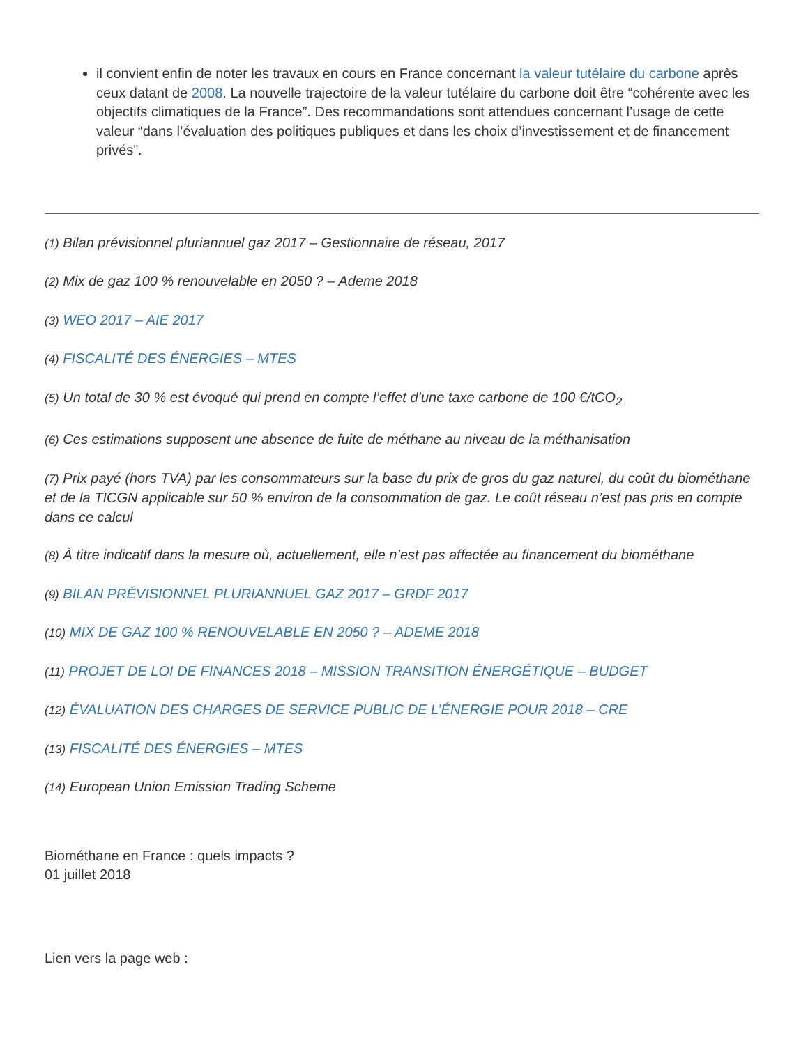il convient enfin de noter les travaux en cours en France concernant la valeur tutélaire du carbone après ceux datant de 2008. La nouvelle trajectoire de la valeur tutélaire du carbone doit être “cohérente avec les objectifs climatiques de la France”. Des recommandations sont attendues concernant l’usage de cette valeur “dans l’évaluation des politiques publiques et dans les choix d’investissement et de financement privés”.
(1) Bilan prévisionnel pluriannuel gaz 2017 – Gestionnaire de réseau, 2017
(2) Mix de gaz 100 % renouvelable en 2050 ? – Ademe 2018
(3) WEO 2017 – AIE 2017
(4) FISCALITÉ DES ÉNERGIES – MTES
(5) Un total de 30 % est évoqué qui prend en compte l’effet d’une taxe carbone de 100 €/tCO<sub>2</sub>
(6) Ces estimations supposent une absence de fuite de méthane au niveau de la méthanisation
(7) Prix payé (hors TVA) par les consommateurs sur la base du prix de gros du gaz naturel, du coût du biométhane et de la TICGN applicable sur 50 % environ de la consommation de gaz. Le coût réseau n’est pas pris en compte dans ce calcul
(8) À titre indicatif dans la mesure où, actuellement, elle n’est pas affectée au financement du biométhane
(9) BILAN PRÉVISIONNEL PLURIANNUEL GAZ 2017 – GRDF 2017
(10) MIX DE GAZ 100 % RENOUVELABLE EN 2050 ? – ADEME 2018
(11) PROJET DE LOI DE FINANCES 2018 – MISSION TRANSITION ÉNERGÉTIQUE – BUDGET
(12) ÉVALUATION DES CHARGES DE SERVICE PUBLIC DE L’ÉNERGIE POUR 2018 – CRE
(13) FISCALITÉ DES ÉNERGIES – MTES
(14) European Union Emission Trading Scheme
Biométhane en France : quels impacts ?
01 juillet 2018
Lien vers la page web :